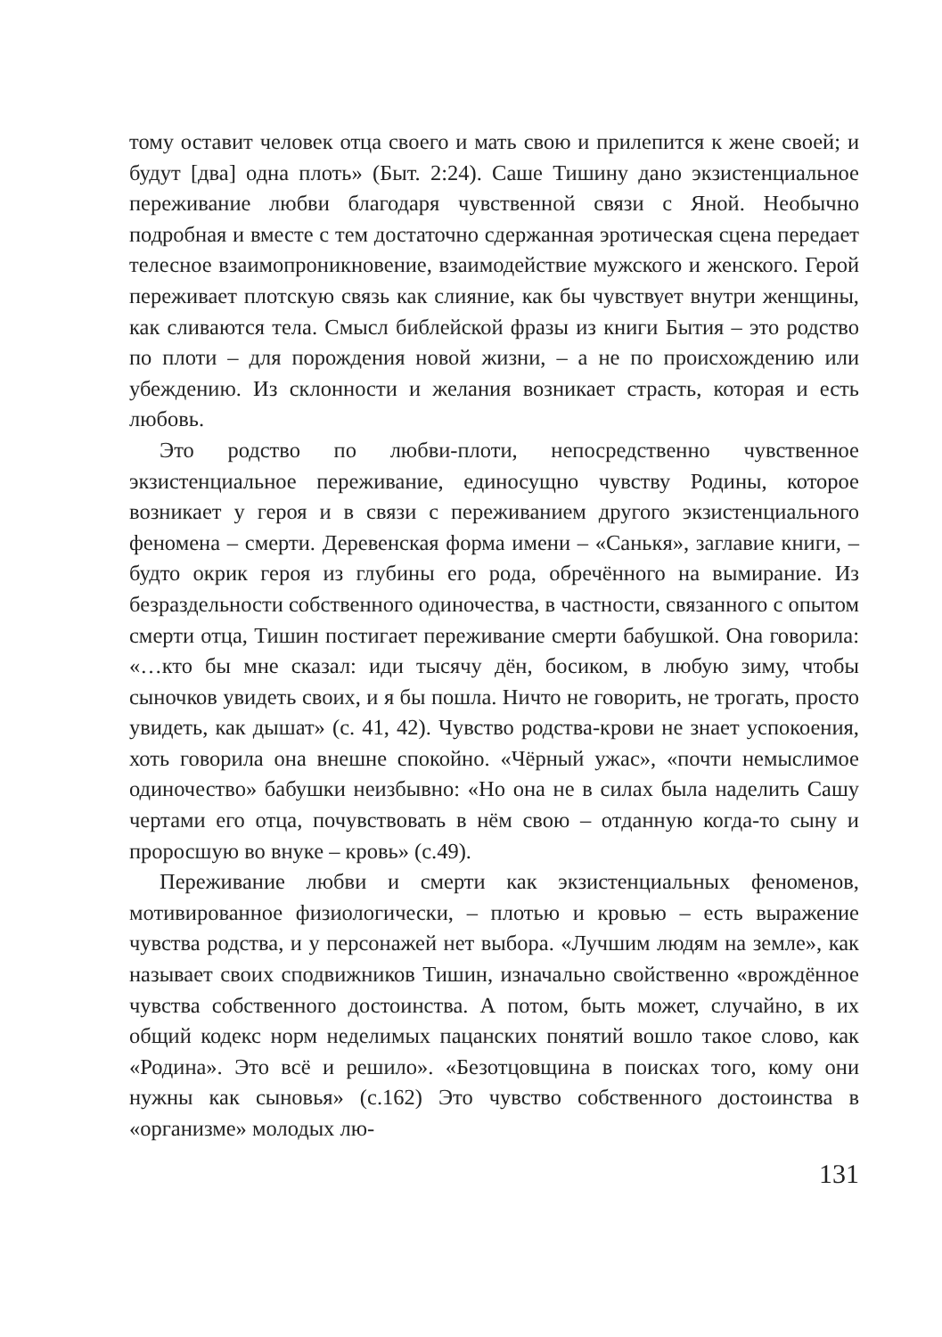тому оставит человек отца своего и мать свою и прилепится к жене своей; и будут [два] одна плоть» (Быт. 2:24). Саше Тишину дано экзистенциальное переживание любви благодаря чувственной связи с Яной. Необычно подробная и вместе с тем достаточно сдержанная эротическая сцена передает телесное взаимопроникновение, взаимодействие мужского и женского. Герой переживает плотскую связь как слияние, как бы чувствует внутри женщины, как сливаются тела. Смысл библейской фразы из книги Бытия – это родство по плоти – для порождения новой жизни, – а не по происхождению или убеждению. Из склонности и желания возникает страсть, которая и есть любовь.
Это родство по любви-плоти, непосредственно чувственное экзистенциальное переживание, единосущно чувству Родины, которое возникает у героя и в связи с переживанием другого экзистенциального феномена – смерти. Деревенская форма имени – «Санькя», заглавие книги, – будто окрик героя из глубины его рода, обречённого на вымирание. Из безраздельности собственного одиночества, в частности, связанного с опытом смерти отца, Тишин постигает переживание смерти бабушкой. Она говорила: «…кто бы мне сказал: иди тысячу дён, босиком, в любую зиму, чтобы сыночков увидеть своих, и я бы пошла. Ничто не говорить, не трогать, просто увидеть, как дышат» (с. 41, 42). Чувство родства-крови не знает успокоения, хоть говорила она внешне спокойно. «Чёрный ужас», «почти немыслимое одиночество» бабушки неизбывно: «Но она не в силах была наделить Сашу чертами его отца, почувствовать в нём свою – отданную когда-то сыну и проросшую во внуке – кровь» (с.49).
Переживание любви и смерти как экзистенциальных феноменов, мотивированное физиологически, – плотью и кровью – есть выражение чувства родства, и у персонажей нет выбора. «Лучшим людям на земле», как называет своих сподвижников Тишин, изначально свойственно «врождённое чувства собственного достоинства. А потом, быть может, случайно, в их общий кодекс норм неделимых пацанских понятий вошло такое слово, как «Родина». Это всё и решило». «Безотцовщина в поисках того, кому они нужны как сыновья» (с.162) Это чувство собственного достоинства в «организме» молодых лю-
131